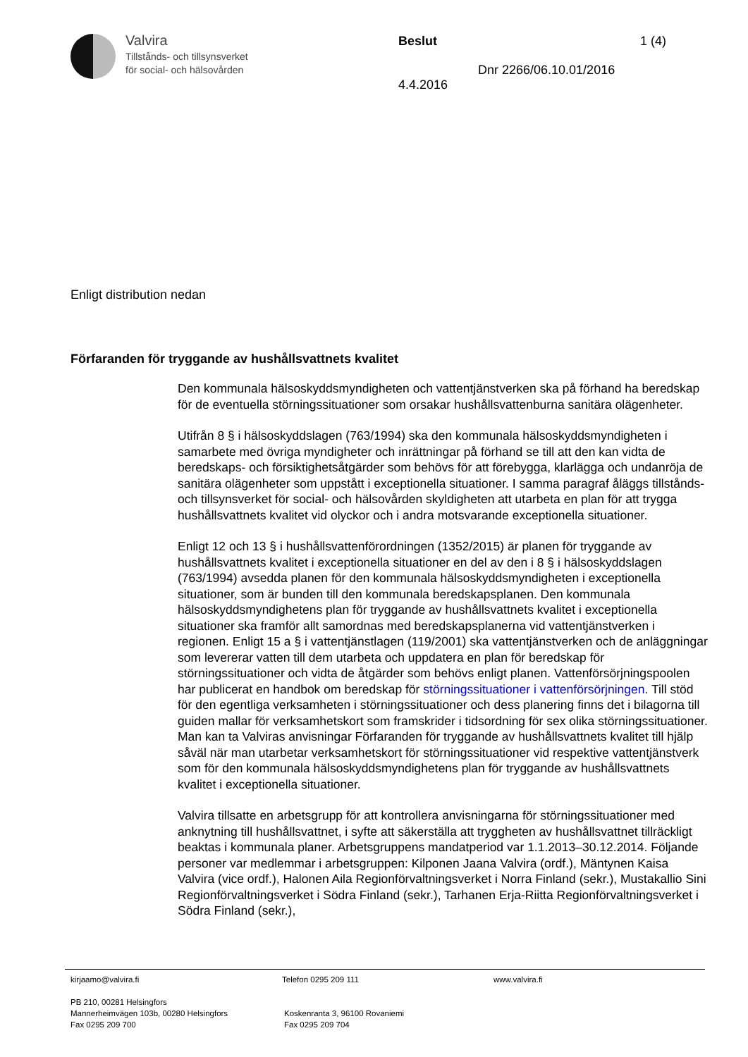Valvira
Tillstånds- och tillsynsverket
för social- och hälsovården
Beslut 1 (4)
Dnr 2266/06.10.01/2016
4.4.2016
Enligt distribution nedan
Förfaranden för tryggande av hushållsvattnets kvalitet
Den kommunala hälsoskyddsmyndigheten och vattentjänstverken ska på förhand ha beredskap för de eventuella störningssituationer som orsakar hushållsvattenburna sanitära olägenheter.
Utifrån 8 § i hälsoskyddslagen (763/1994) ska den kommunala hälsoskyddsmyndigheten i samarbete med övriga myndigheter och inrättningar på förhand se till att den kan vidta de beredskaps- och försiktighetsåtgärder som behövs för att förebygga, klarlägga och undanröja de sanitära olägenheter som uppstått i exceptionella situationer. I samma paragraf åläggs tillstånds- och tillsynsverket för social- och hälsovården skyldigheten att utarbeta en plan för att trygga hushållsvattnets kvalitet vid olyckor och i andra motsvarande exceptionella situationer.
Enligt 12 och 13 § i hushållsvattenförordningen (1352/2015) är planen för tryggande av hushållsvattnets kvalitet i exceptionella situationer en del av den i 8 § i hälsoskyddslagen (763/1994) avsedda planen för den kommunala hälsoskyddsmyndigheten i exceptionella situationer, som är bunden till den kommunala beredskapsplanen. Den kommunala hälsoskyddsmyndighetens plan för tryggande av hushållsvattnets kvalitet i exceptionella situationer ska framför allt samordnas med beredskapsplanerna vid vattentjänstverken i regionen. Enligt 15 a § i vattentjänstlagen (119/2001) ska vattentjänstverken och de anläggningar som levererar vatten till dem utarbeta och uppdatera en plan för beredskap för störningssituationer och vidta de åtgärder som behövs enligt planen. Vattenförsörjningspoolen har publicerat en handbok om beredskap för störningssituationer i vattenförsörjningen. Till stöd för den egentliga verksamheten i störningssituationer och dess planering finns det i bilagorna till guiden mallar för verksamhetskort som framskrider i tidsordning för sex olika störningssituationer. Man kan ta Valviras anvisningar Förfaranden för tryggande av hushållsvattnets kvalitet till hjälp såväl när man utarbetar verksamhetskort för störningssituationer vid respektive vattentjänstverk som för den kommunala hälsoskyddsmyndighetens plan för tryggande av hushållsvattnets kvalitet i exceptionella situationer.
Valvira tillsatte en arbetsgrupp för att kontrollera anvisningarna för störningssituationer med anknytning till hushållsvattnet, i syfte att säkerställa att tryggheten av hushållsvattnet tillräckligt beaktas i kommunala planer. Arbetsgruppens mandatperiod var 1.1.2013–30.12.2014. Följande personer var medlemmar i arbetsgruppen: Kilponen Jaana Valvira (ordf.), Mäntynen Kaisa Valvira (vice ordf.), Halonen Aila Regionförvaltningsverket i Norra Finland (sekr.), Mustakallio Sini Regionförvaltningsverket i Södra Finland (sekr.), Tarhanen Erja-Riitta Regionförvaltningsverket i Södra Finland (sekr.),
kirjaamo@valvira.fi Telefon 0295 209 111 www.valvira.fi
PB 210, 00281 Helsingfors
Mannerheimvägen 103b, 00280 Helsingfors
Fax 0295 209 700
Koskenranta 3, 96100 Rovaniemi
Fax 0295 209 704